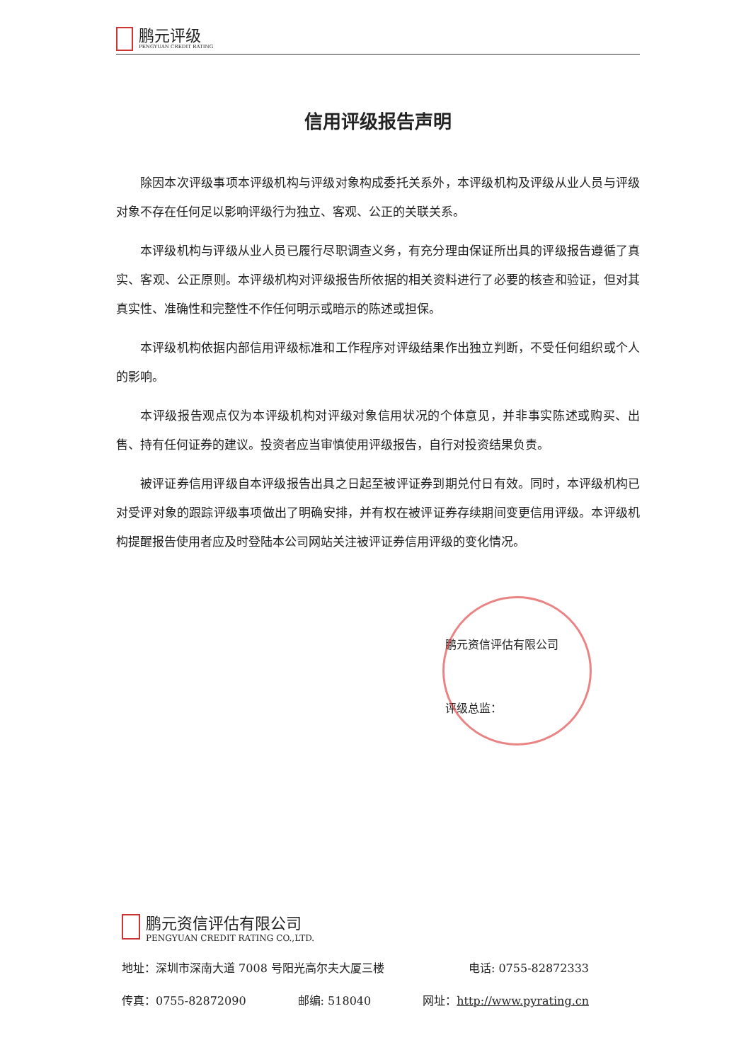鹏元评级
PENGYUAN CREDIT RATING
信用评级报告声明
除因本次评级事项本评级机构与评级对象构成委托关系外，本评级机构及评级从业人员与评级对象不存在任何足以影响评级行为独立、客观、公正的关联关系。
本评级机构与评级从业人员已履行尽职调查义务，有充分理由保证所出具的评级报告遵循了真实、客观、公正原则。本评级机构对评级报告所依据的相关资料进行了必要的核查和验证，但对其真实性、准确性和完整性不作任何明示或暗示的陈述或担保。
本评级机构依据内部信用评级标准和工作程序对评级结果作出独立判断，不受任何组织或个人的影响。
本评级报告观点仅为本评级机构对评级对象信用状况的个体意见，并非事实陈述或购买、出售、持有任何证券的建议。投资者应当审慎使用评级报告，自行对投资结果负责。
被评证券信用评级自本评级报告出具之日起至被评证券到期兑付日有效。同时，本评级机构已对受评对象的跟踪评级事项做出了明确安排，并有权在被评证券存续期间变更信用评级。本评级机构提醒报告使用者应及时登陆本公司网站关注被评证券信用评级的变化情况。
鹏元资信评估有限公司
评级总监：
鹏元资信评估有限公司
PENGYUAN CREDIT RATING CO.,LTD.
地址：深圳市深南大道 7008 号阳光高尔夫大厦三楼 电话: 0755-82872333
传真：0755-82872090 邮编: 518040 网址：http://www.pyrating.cn